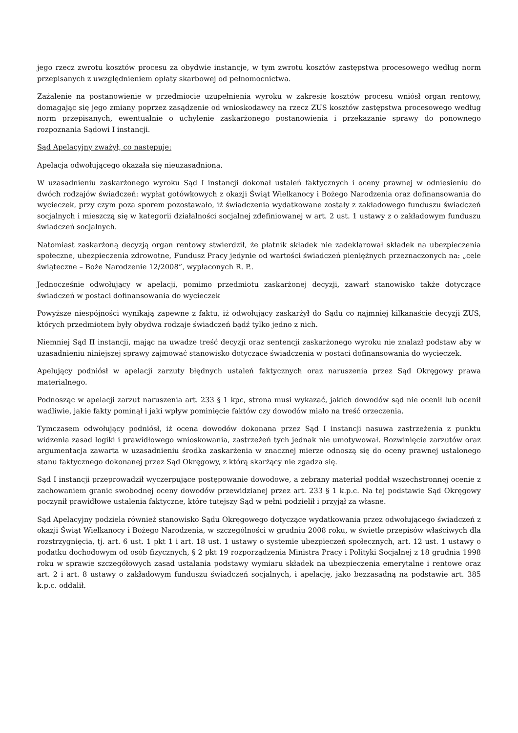jego rzecz zwrotu kosztów procesu za obydwie instancje, w tym zwrotu kosztów zastępstwa procesowego według norm przepisanych z uwzględnieniem opłaty skarbowej od pełnomocnictwa.
Zażalenie na postanowienie w przedmiocie uzupełnienia wyroku w zakresie kosztów procesu wniósł organ rentowy, domagając się jego zmiany poprzez zasądzenie od wnioskodawcy na rzecz ZUS kosztów zastępstwa procesowego według norm przepisanych, ewentualnie o uchylenie zaskarżonego postanowienia i przekazanie sprawy do ponownego rozpoznania Sądowi I instancji.
Sąd Apelacyjny zważył, co następuje:
Apelacja odwołującego okazała się nieuzasadniona.
W uzasadnieniu zaskarżonego wyroku Sąd I instancji dokonał ustaleń faktycznych i oceny prawnej w odniesieniu do dwóch rodzajów świadczeń: wypłat gotówkowych z okazji Świąt Wielkanocy i Bożego Narodzenia oraz dofinansowania do wycieczek, przy czym poza sporem pozostawało, iż świadczenia wydatkowane zostały z zakładowego funduszu świadczeń socjalnych i mieszczą się w kategorii działalności socjalnej zdefiniowanej w art. 2 ust. 1 ustawy z o zakładowym funduszu świadczeń socjalnych.
Natomiast zaskarżoną decyzją organ rentowy stwierdził, że płatnik składek nie zadeklarował składek na ubezpieczenia społeczne, ubezpieczenia zdrowotne, Fundusz Pracy jedynie od wartości świadczeń pieniężnych przeznaczonych na: „cele świąteczne – Boże Narodzenie 12/2008”, wypłaconych R. P..
Jednocześnie odwołujący w apelacji, pomimo przedmiotu zaskarżonej decyzji, zawarł stanowisko także dotyczące świadczeń w postaci dofinansowania do wycieczek
Powyższe niespójności wynikają zapewne z faktu, iż odwołujący zaskarżył do Sądu co najmniej kilkanaście decyzji ZUS, których przedmiotem były obydwa rodzaje świadczeń bądź tylko jedno z nich.
Niemniej Sąd II instancji, mając na uwadze treść decyzji oraz sentencji zaskarżonego wyroku nie znalazł podstaw aby w uzasadnieniu niniejszej sprawy zajmować stanowisko dotyczące świadczenia w postaci dofinansowania do wycieczek.
Apelujący podniósł w apelacji zarzuty błędnych ustaleń faktycznych oraz naruszenia przez Sąd Okręgowy prawa materialnego.
Podnosząc w apelacji zarzut naruszenia art. 233 § 1 kpc, strona musi wykazać, jakich dowodów sąd nie ocenił lub ocenił wadliwie, jakie fakty pominął i jaki wpływ pominięcie faktów czy dowodów miało na treść orzeczenia.
Tymczasem odwołujący podniósł, iż ocena dowodów dokonana przez Sąd I instancji nasuwa zastrzeżenia z punktu widzenia zasad logiki i prawidłowego wnioskowania, zastrzeżeń tych jednak nie umotywował. Rozwinięcie zarzutów oraz argumentacja zawarta w uzasadnieniu środka zaskarżenia w znacznej mierze odnoszą się do oceny prawnej ustalonego stanu faktycznego dokonanej przez Sąd Okręgowy, z którą skarżący nie zgadza się.
Sąd I instancji przeprowadził wyczerpujące postępowanie dowodowe, a zebrany materiał poddał wszechstronnej ocenie z zachowaniem granic swobodnej oceny dowodów przewidzianej przez art. 233 § 1 k.p.c. Na tej podstawie Sąd Okręgowy poczynił prawidłowe ustalenia faktyczne, które tutejszy Sąd w pełni podzielił i przyjął za własne.
Sąd Apelacyjny podziela również stanowisko Sądu Okręgowego dotyczące wydatkowania przez odwołującego świadczeń z okazji Świąt Wielkanocy i Bożego Narodzenia, w szczególności w grudniu 2008 roku, w świetle przepisów właściwych dla rozstrzygnięcia, tj. art. 6 ust. 1 pkt 1 i art. 18 ust. 1 ustawy o systemie ubezpieczeń społecznych, art. 12 ust. 1 ustawy o podatku dochodowym od osób fizycznych, § 2 pkt 19 rozporządzenia Ministra Pracy i Polityki Socjalnej z 18 grudnia 1998 roku w sprawie szczegółowych zasad ustalania podstawy wymiaru składek na ubezpieczenia emerytalne i rentowe oraz art. 2 i art. 8 ustawy o zakładowym funduszu świadczeń socjalnych, i apelację, jako bezzasadną na podstawie art. 385 k.p.c. oddalił.